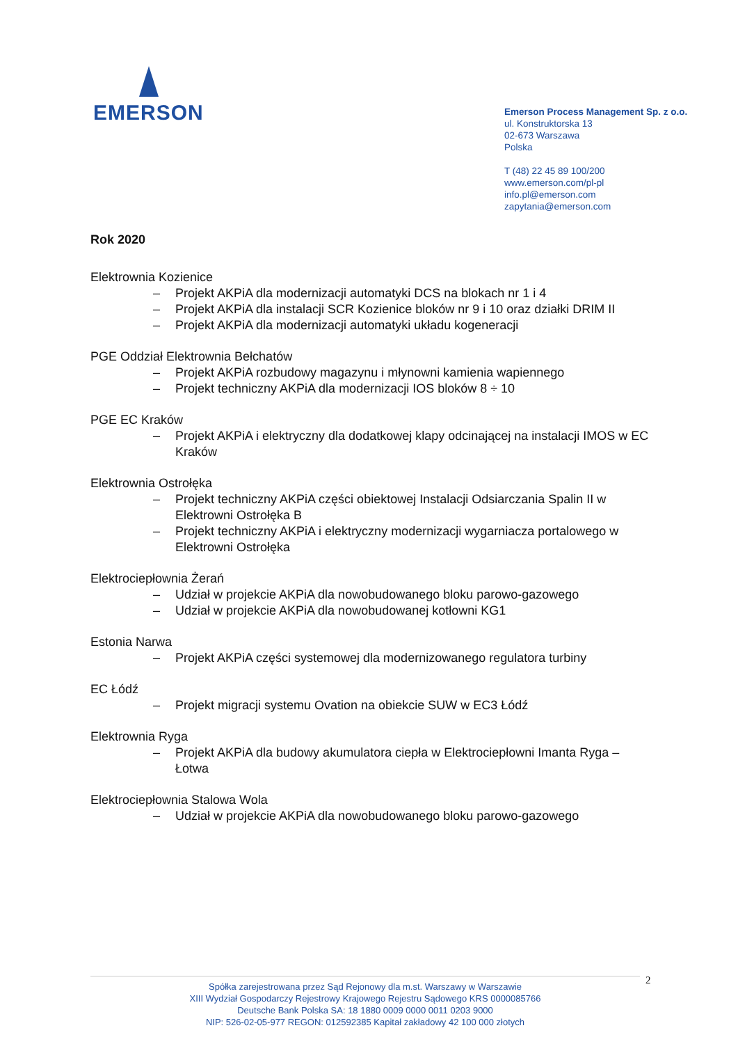EMERSON
Emerson Process Management Sp. z o.o.
ul. Konstruktorska 13
02-673 Warszawa
Polska
T (48) 22 45 89 100/200
www.emerson.com/pl-pl
info.pl@emerson.com
zapytania@emerson.com
Rok 2020
Elektrownia Kozienice
– Projekt AKPiA dla modernizacji automatyki DCS na blokach nr 1 i 4
– Projekt AKPiA dla instalacji SCR Kozienice bloków nr 9 i 10 oraz działki DRIM II
– Projekt AKPiA dla modernizacji automatyki układu kogeneracji
PGE Oddział Elektrownia Bełchatów
– Projekt AKPiA rozbudowy magazynu i młynowni kamienia wapiennego
– Projekt techniczny AKPiA dla modernizacji IOS bloków 8 ÷ 10
PGE EC Kraków
– Projekt AKPiA i elektryczny dla dodatkowej klapy odcinającej na instalacji IMOS w EC Kraków
Elektrownia Ostrołęka
– Projekt techniczny AKPiA części obiektowej Instalacji Odsiarczania Spalin II w Elektrowni Ostrołęka B
– Projekt techniczny AKPiA i elektryczny modernizacji wygarniacza portalowego w Elektrowni Ostrołęka
Elektrociepłownia Żerań
– Udział w projekcie AKPiA dla nowobudowanego bloku parowo-gazowego
– Udział w projekcie AKPiA dla nowobudowanej kotłowni KG1
Estonia Narwa
– Projekt AKPiA części systemowej dla modernizowanego regulatora turbiny
EC Łódź
– Projekt migracji systemu Ovation na obiekcie SUW w EC3 Łódź
Elektrownia Ryga
– Projekt AKPiA dla budowy akumulatora ciepła w Elektrociepłowni Imanta Ryga – Łotwa
Elektrociepłownia Stalowa Wola
– Udział w projekcie AKPiA dla nowobudowanego bloku parowo-gazowego
Spółka zarejestrowana przez Sąd Rejonowy dla m.st. Warszawy w Warszawie
XIII Wydział Gospodarczy Rejestrowy Krajowego Rejestru Sądowego KRS 0000085766
Deutsche Bank Polska SA: 18 1880 0009 0000 0011 0203 9000
NIP: 526-02-05-977 REGON: 012592385 Kapitał zakładowy 42 100 000 złotych
2